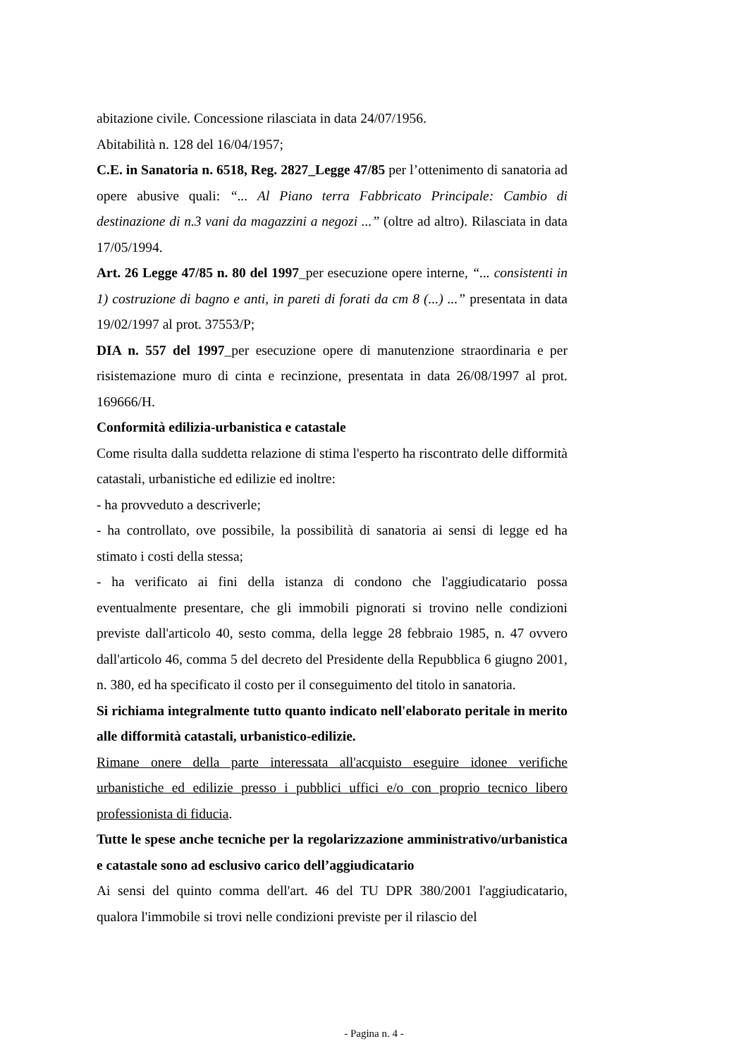abitazione civile. Concessione rilasciata in data 24/07/1956.
Abitabilità n. 128 del 16/04/1957;
C.E. in Sanatoria n. 6518, Reg. 2827_Legge 47/85 per l’ottenimento di sanatoria ad opere abusive quali: “... Al Piano terra Fabbricato Principale: Cambio di destinazione di n.3 vani da magazzini a negozi ...” (oltre ad altro). Rilasciata in data 17/05/1994.
Art. 26 Legge 47/85 n. 80 del 1997_per esecuzione opere interne, “... consistenti in 1) costruzione di bagno e anti, in pareti di forati da cm 8 (...) ...” presentata in data 19/02/1997 al prot. 37553/P;
DIA n. 557 del 1997_per esecuzione opere di manutenzione straordinaria e per risistemazione muro di cinta e recinzione, presentata in data 26/08/1997 al prot. 169666/H.
Conformità edilizia-urbanistica e catastale
Come risulta dalla suddetta relazione di stima l'esperto ha riscontrato delle difformità catastali, urbanistiche ed edilizie ed inoltre:
- ha provveduto a descriverle;
- ha controllato, ove possibile, la possibilità di sanatoria ai sensi di legge ed ha stimato i costi della stessa;
- ha verificato ai fini della istanza di condono che l'aggiudicatario possa eventualmente presentare, che gli immobili pignorati si trovino nelle condizioni previste dall'articolo 40, sesto comma, della legge 28 febbraio 1985, n. 47 ovvero dall'articolo 46, comma 5 del decreto del Presidente della Repubblica 6 giugno 2001, n. 380, ed ha specificato il costo per il conseguimento del titolo in sanatoria.
Si richiama integralmente tutto quanto indicato nell'elaborato peritale in merito alle difformità catastali, urbanistico-edilizie.
Rimane onere della parte interessata all'acquisto eseguire idonee verifiche urbanistiche ed edilizie presso i pubblici uffici e/o con proprio tecnico libero professionista di fiducia.
Tutte le spese anche tecniche per la regolarizzazione amministrativo/urbanistica e catastale sono ad esclusivo carico dell’aggiudicatario
Ai sensi del quinto comma dell'art. 46 del TU DPR 380/2001 l'aggiudicatario, qualora l'immobile si trovi nelle condizioni previste per il rilascio del
- Pagina n. 4 -